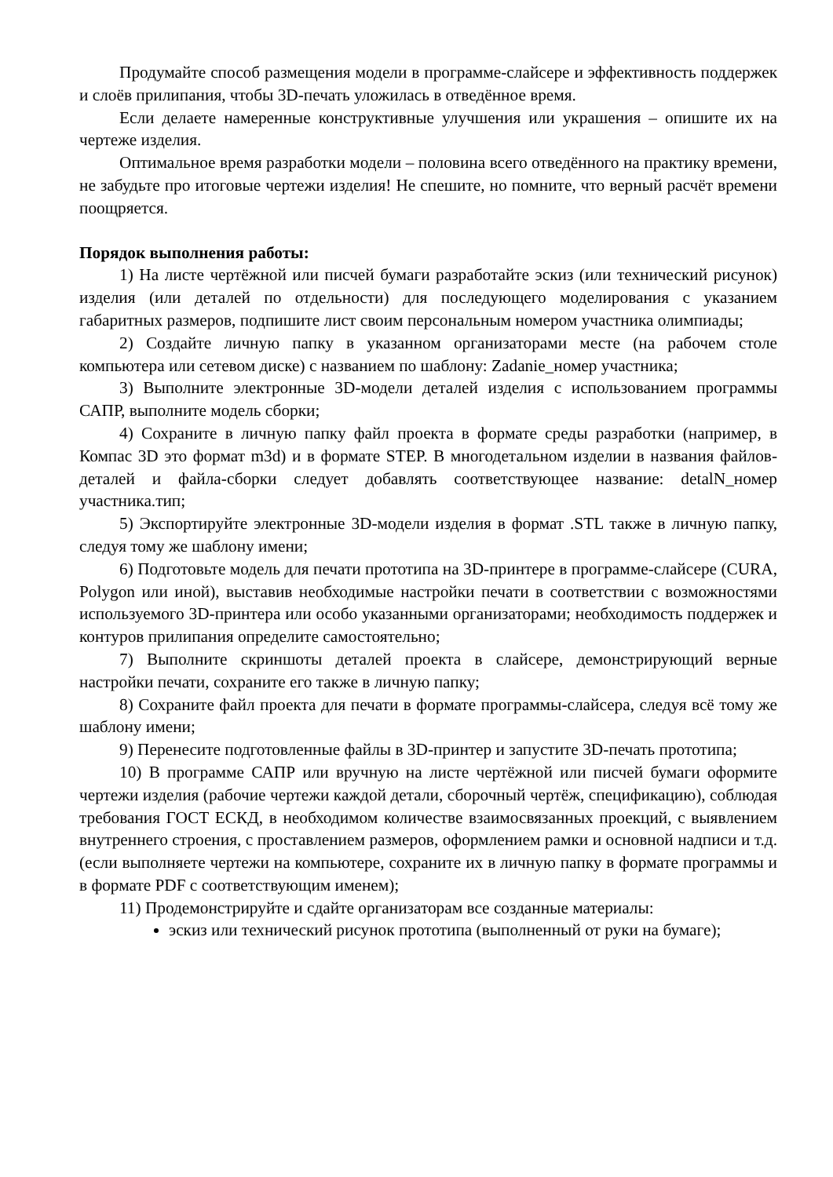Продумайте способ размещения модели в программе-слайсере и эффективность поддержек и слоёв прилипания, чтобы 3D-печать уложилась в отведённое время.
Если делаете намеренные конструктивные улучшения или украшения – опишите их на чертеже изделия.
Оптимальное время разработки модели – половина всего отведённого на практику времени, не забудьте про итоговые чертежи изделия! Не спешите, но помните, что верный расчёт времени поощряется.
Порядок выполнения работы:
1) На листе чертёжной или писчей бумаги разработайте эскиз (или технический рисунок) изделия (или деталей по отдельности) для последующего моделирования с указанием габаритных размеров, подпишите лист своим персональным номером участника олимпиады;
2) Создайте личную папку в указанном организаторами месте (на рабочем столе компьютера или сетевом диске) с названием по шаблону: Zadanie_номер участника;
3) Выполните электронные 3D-модели деталей изделия с использованием программы САПР, выполните модель сборки;
4) Сохраните в личную папку файл проекта в формате среды разработки (например, в Компас 3D это формат m3d) и в формате STEP. В многодетальном изделии в названия файлов-деталей и файла-сборки следует добавлять соответствующее название: detalN_номер участника.тип;
5) Экспортируйте электронные 3D-модели изделия в формат .STL также в личную папку, следуя тому же шаблону имени;
6) Подготовьте модель для печати прототипа на 3D-принтере в программе-слайсере (CURA, Polygon или иной), выставив необходимые настройки печати в соответствии с возможностями используемого 3D-принтера или особо указанными организаторами; необходимость поддержек и контуров прилипания определите самостоятельно;
7) Выполните скриншоты деталей проекта в слайсере, демонстрирующий верные настройки печати, сохраните его также в личную папку;
8) Сохраните файл проекта для печати в формате программы-слайсера, следуя всё тому же шаблону имени;
9) Перенесите подготовленные файлы в 3D-принтер и запустите 3D-печать прототипа;
10) В программе САПР или вручную на листе чертёжной или писчей бумаги оформите чертежи изделия (рабочие чертежи каждой детали, сборочный чертёж, спецификацию), соблюдая требования ГОСТ ЕСКД, в необходимом количестве взаимосвязанных проекций, с выявлением внутреннего строения, с проставлением размеров, оформлением рамки и основной надписи и т.д. (если выполняете чертежи на компьютере, сохраните их в личную папку в формате программы и в формате PDF с соответствующим именем);
11) Продемонстрируйте и сдайте организаторам все созданные материалы:
эскиз или технический рисунок прототипа (выполненный от руки на бумаге);